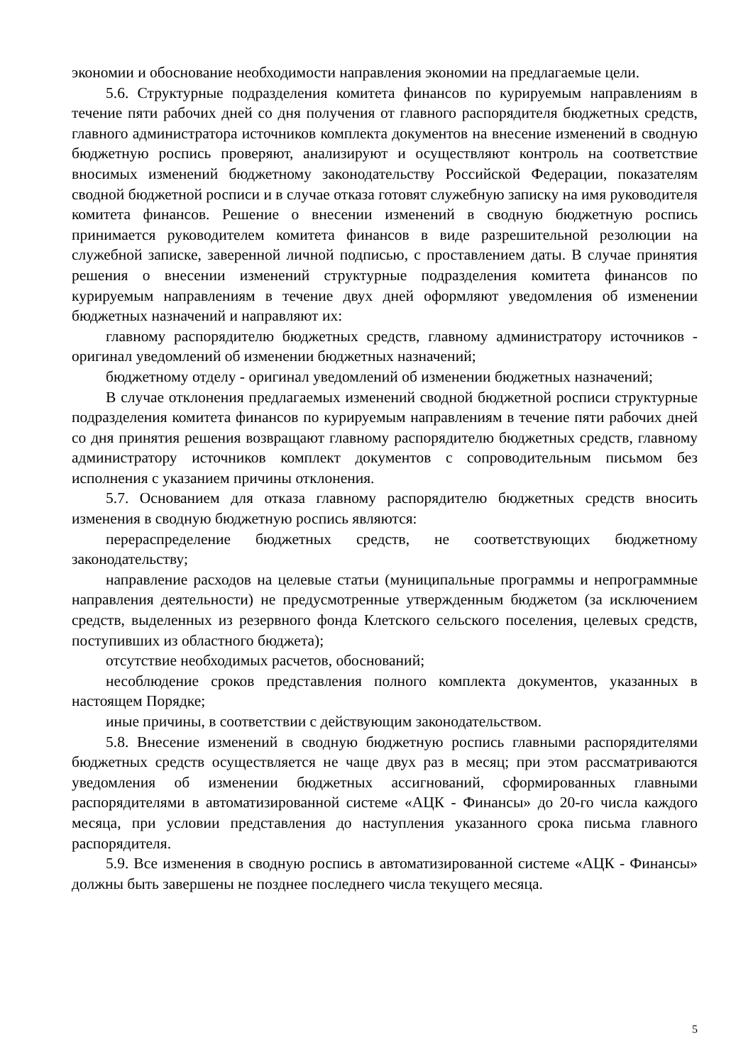экономии и обоснование необходимости направления экономии на предлагаемые цели.
5.6. Структурные подразделения комитета финансов по курируемым направлениям в течение пяти рабочих дней со дня получения от главного распорядителя бюджетных средств, главного администратора источников комплекта документов на внесение изменений в сводную бюджетную роспись проверяют, анализируют и осуществляют контроль на соответствие вносимых изменений бюджетному законодательству Российской Федерации, показателям сводной бюджетной росписи и в случае отказа готовят служебную записку на имя руководителя комитета финансов. Решение о внесении изменений в сводную бюджетную роспись принимается руководителем комитета финансов в виде разрешительной резолюции на служебной записке, заверенной личной подписью, с проставлением даты. В случае принятия решения о внесении изменений структурные подразделения комитета финансов по курируемым направлениям в течение двух дней оформляют уведомления об изменении бюджетных назначений и направляют их:
главному распорядителю бюджетных средств, главному администратору источников - оригинал уведомлений об изменении бюджетных назначений;
бюджетному отделу - оригинал уведомлений об изменении бюджетных назначений;
В случае отклонения предлагаемых изменений сводной бюджетной росписи структурные подразделения комитета финансов по курируемым направлениям в течение пяти рабочих дней со дня принятия решения возвращают главному распорядителю бюджетных средств, главному администратору источников комплект документов с сопроводительным письмом без исполнения с указанием причины отклонения.
5.7. Основанием для отказа главному распорядителю бюджетных средств вносить изменения в сводную бюджетную роспись являются:
перераспределение бюджетных средств, не соответствующих бюджетному законодательству;
направление расходов на целевые статьи (муниципальные программы и непрограммные направления деятельности) не предусмотренные утвержденным бюджетом (за исключением средств, выделенных из резервного фонда Клетского сельского поселения, целевых средств, поступивших из областного бюджета);
отсутствие необходимых расчетов, обоснований;
несоблюдение сроков представления полного комплекта документов, указанных в настоящем Порядке;
иные причины, в соответствии с действующим законодательством.
5.8. Внесение изменений в сводную бюджетную роспись главными распорядителями бюджетных средств осуществляется не чаще двух раз в месяц; при этом рассматриваются уведомления об изменении бюджетных ассигнований, сформированных главными распорядителями в автоматизированной системе «АЦК - Финансы» до 20-го числа каждого месяца, при условии представления до наступления указанного срока письма главного распорядителя.
5.9. Все изменения в сводную роспись в автоматизированной системе «АЦК - Финансы» должны быть завершены не позднее последнего числа текущего месяца.
5